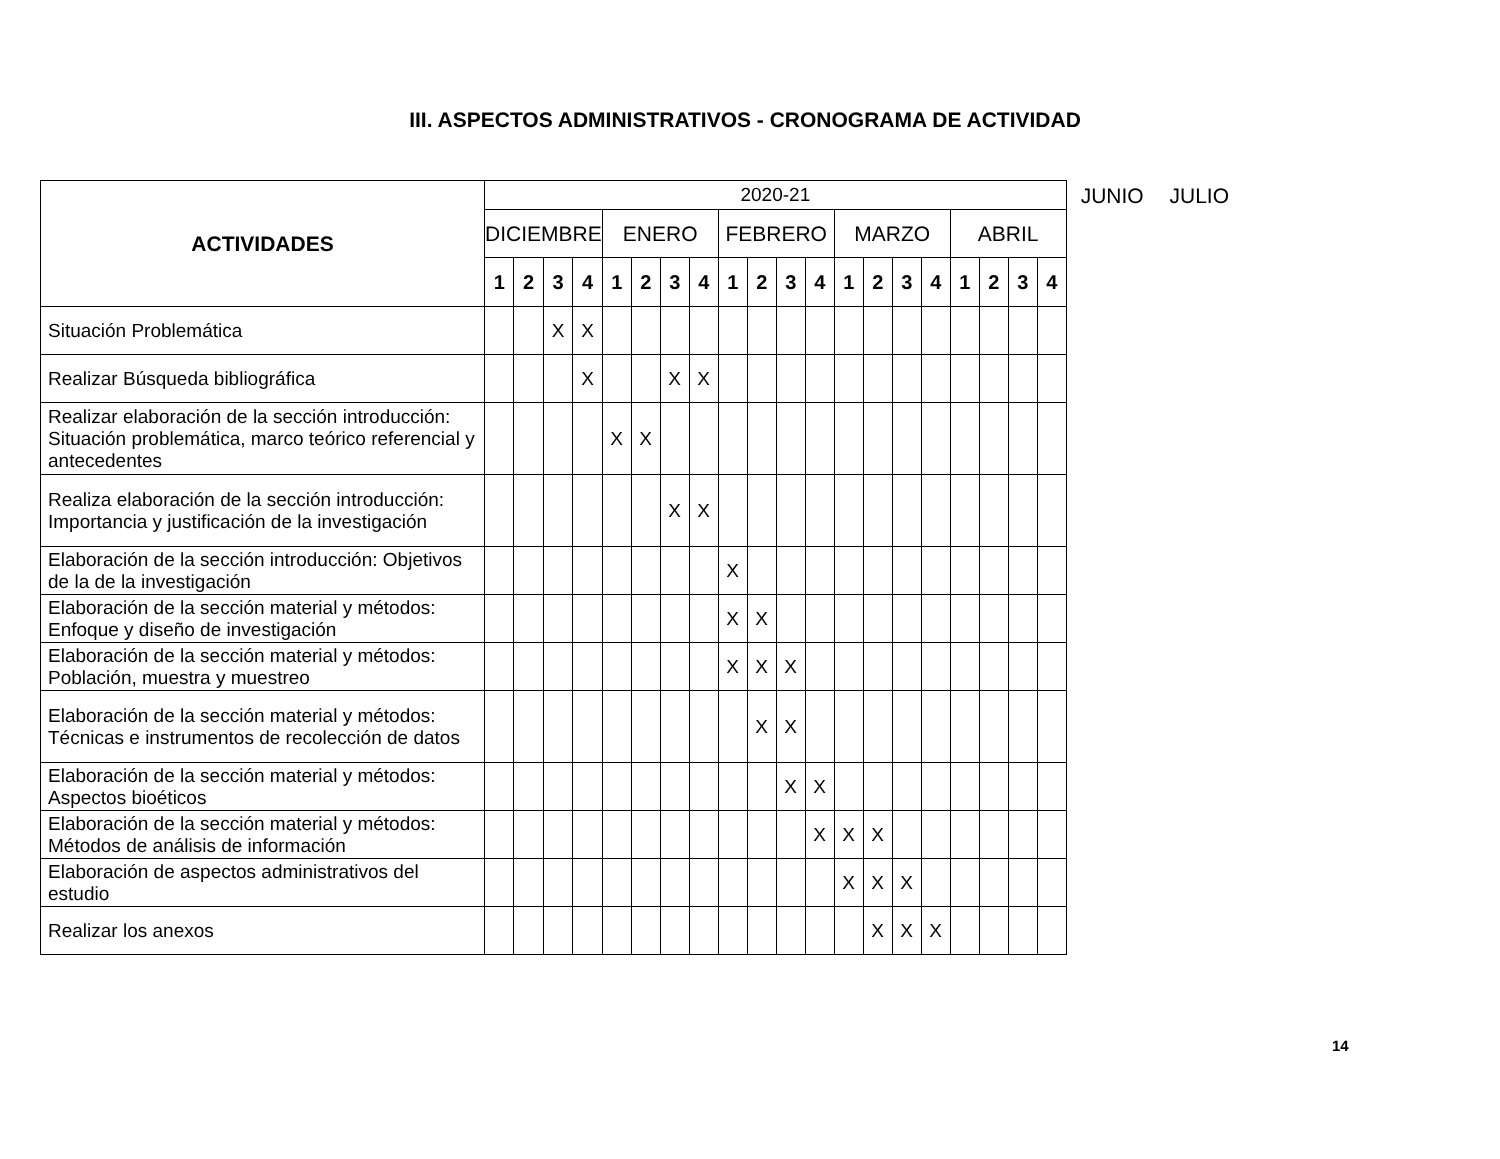III. ASPECTOS ADMINISTRATIVOS - CRONOGRAMA DE ACTIVIDAD
| ACTIVIDADES | 2020-21 | | | | | | | | | | | | | | | | | | | |
| | DICIEMBRE | | | | ENERO | | | | FEBRERO | | | | MARZO | | | | ABRIL | | | |
| | 1 | 2 | 3 | 4 | 1 | 2 | 3 | 4 | 1 | 2 | 3 | 4 | 1 | 2 | 3 | 4 | 1 | 2 | 3 | 4 |
| Situación Problemática | | | X | X | | | | | | | | | | | | | | | | |
| Realizar Búsqueda bibliográfica | | | | X | | | X | X | | | | | | | | | | | | |
| Realizar elaboración de la sección introducción: Situación problemática, marco teórico referencial y antecedentes | | | | | X | X | | | | | | | | | | | | | | |
| Realiza elaboración de la sección introducción: Importancia y justificación de la investigación | | | | | | | X | X | | | | | | | | | | | | |
| Elaboración de la sección introducción: Objetivos de la de la investigación | | | | | | | | | X | | | | | | | | | | | |
| Elaboración de la sección material y métodos: Enfoque y diseño de investigación | | | | | | | | | X | X | | | | | | | | | | |
| Elaboración de la sección material y métodos: Población, muestra y muestreo | | | | | | | | | X | X | X | | | | | | | | | |
| Elaboración de la sección material y métodos: Técnicas e instrumentos de recolección de datos | | | | | | | | | | X | X | | | | | | | | | |
| Elaboración de la sección material y métodos: Aspectos bioéticos | | | | | | | | | | | X | X | | | | | | | | |
| Elaboración de la sección material y métodos: Métodos de análisis de información | | | | | | | | | | | | X | X | X | | | | | | |
| Elaboración de aspectos administrativos del estudio | | | | | | | | | | | | | X | X | X | | | | | |
| Realizar los anexos | | | | | | | | | | | | | | X | X | X | | | | |
JUNIO JULIO
14